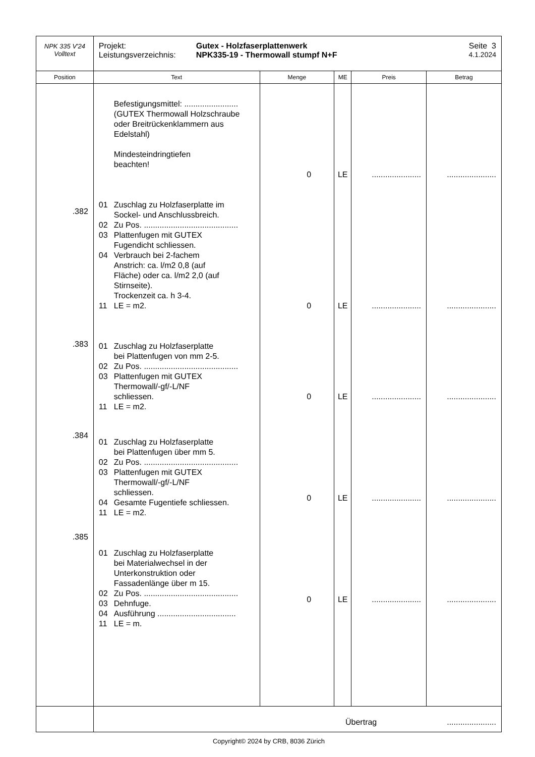| NPK 335 V'24 Volltext | Projekt: Gutex - Holzfaserplattenwerk Seite 3 Leistungsverzeichnis: NPK335-19 - Thermowall stumpf N+F 4.1.2024 | | | | |
| Position | Text | Menge | ME | Preis | Betrag |
| .382 .383 .384 .385 | Befestigungsmittel: ........................ (GUTEX Thermowall Holzschraube oder Breitrückenklammern aus Edelstahl) Mindesteindringtiefen beachten! 01 Zuschlag zu Holzfaserplatte im Sockel- und Anschlussbreich. 02 Zu Pos. .......................................... 03 Plattenfugen mit GUTEX Fugendicht schliessen. 04 Verbrauch bei 2-fachem Anstrich: ca. l/m2 0,8 (auf Fläche) oder ca. l/m2 2,0 (auf Stirnseite). Trockenzeit ca. h 3-4. 11 LE = m2. 01 Zuschlag zu Holzfaserplatte bei Plattenfugen von mm 2-5. 02 Zu Pos. .......................................... 03 Plattenfugen mit GUTEX Thermowall/-gf/-L/NF schliessen. 11 LE = m2. 01 Zuschlag zu Holzfaserplatte bei Plattenfugen über mm 5. 02 Zu Pos. .......................................... 03 Plattenfugen mit GUTEX Thermowall/-gf/-L/NF schliessen. 04 Gesamte Fugentiefe schliessen. 11 LE = m2. 01 Zuschlag zu Holzfaserplatte bei Materialwechsel in der Unterkonstruktion oder Fassadenlänge über m 15. 02 Zu Pos. .......................................... 03 Dehnfuge. 04 Ausführung ................................... 11 LE = m. | 0 0 0 0 0 | LE LE LE LE LE | ...................... ...................... ...................... ...................... ...................... | ...................... ...................... ...................... ...................... ...................... |
| | Übertrag ...................... | | | | |
Copyright© 2024 by CRB, 8036 Zürich